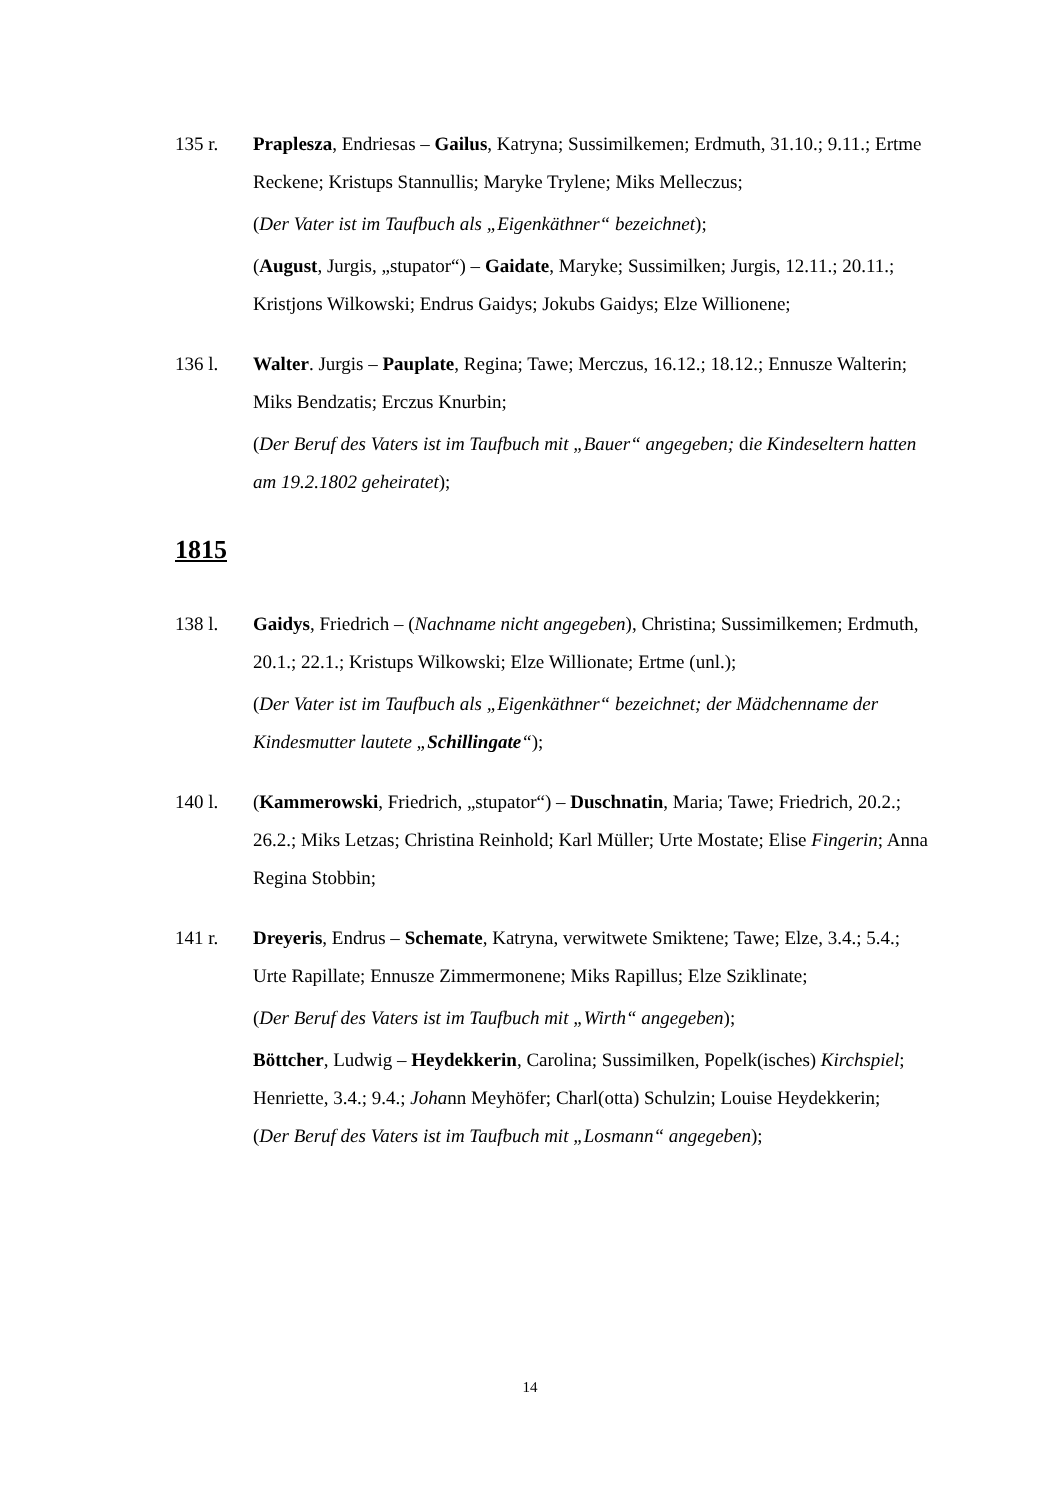135 r. Praplesza, Endriesas – Gailus, Katryna; Sussimilkemen; Erdmuth, 31.10.; 9.11.; Ertme Reckene; Kristups Stannullis; Maryke Trylene; Miks Melleczus;
(Der Vater ist im Taufbuch als „Eigenkäthner“ bezeichnet);
(August, Jurgis, „stupator“) – Gaidate, Maryke; Sussimilken; Jurgis, 12.11.; 20.11.; Kristjons Wilkowski; Endrus Gaidys; Jokubs Gaidys; Elze Willionene;
136 l. Walter. Jurgis – Pauplate, Regina; Tawe; Merczus, 16.12.; 18.12.; Ennusze Walterin; Miks Bendzatis; Erczus Knurbin;
(Der Beruf des Vaters ist im Taufbuch mit „Bauer“ angegeben; die Kindeseltern hatten am 19.2.1802 geheiratet);
1815
138 l. Gaidys, Friedrich – (Nachname nicht angegeben), Christina; Sussimilkemen; Erdmuth, 20.1.; 22.1.; Kristups Wilkowski; Elze Willionate; Ertme (unl.);
(Der Vater ist im Taufbuch als „Eigenkäthner“ bezeichnet; der Mädchenname der Kindesmutter lautete „Schillingate“);
140 l. (Kammerowski, Friedrich, „stupator“) – Duschnatin, Maria; Tawe; Friedrich, 20.2.; 26.2.; Miks Letzas; Christina Reinhold; Karl Müller; Urte Mostate; Elise Fingerin; Anna Regina Stobbin;
141 r. Dreyeris, Endrus – Schemate, Katryna, verwitwete Smiktene; Tawe; Elze, 3.4.; 5.4.; Urte Rapillate; Ennusze Zimmermonene; Miks Rapillus; Elze Sziklinate;
(Der Beruf des Vaters ist im Taufbuch mit „Wirth“ angegeben);
Böttcher, Ludwig – Heydekkerin, Carolina; Sussimilken, Popelk(isches) Kirchspiel; Henriette, 3.4.; 9.4.; Johann Meyhöfer; Charl(otta) Schulzin; Louise Heydekkerin;
(Der Beruf des Vaters ist im Taufbuch mit „Losmann“ angegeben);
14